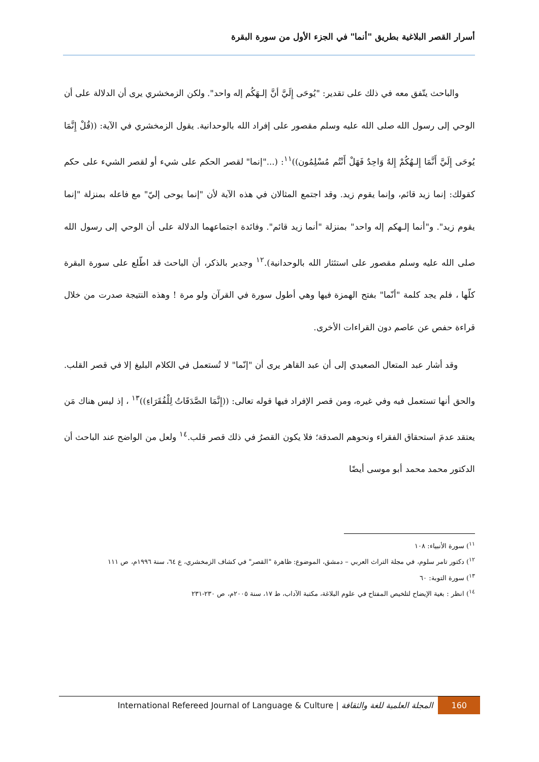أسرار القصر البلاغية بطريق "أنما" في الجزء الأول من سورة البقرة
والباحث يتّفق معه في ذلك على تقدير: "يُوحَى إِلَيَّ أنَّ إلـهَكُم إله واحد". ولكن الزمخشري يرى أن الدلالة على أن الوحي إلى رسول الله صلى الله عليه وسلم مقصور على إفراد الله بالوحدانية. يقول الزمخشري في الآية: ((قُلْ إِنَّمَا يُوحَى إِلَيَّ أَنَّمَا إِلـهُكُمْ إِلهٌ وَاحِدٌ فَهَلْ أَنْتُم مُسْلِمُون))<sup>١١</sup>: (..."إنما" لقصر الحكم على شيء أو لقصر الشيء على حكم كقولك: إنما زيد قائم، وإنما يقوم زيد. وقد اجتمع المثالان في هذه الآية لأن "إنما يوحى إليّ" مع فاعله بمنزلة "إنما يقوم زيد". و"أنما إلـهكم إله واحد" بمنزلة "أنما زيد قائم". وفائدة اجتماعهما الدلالة على أن الوحي إلى رسول الله صلى الله عليه وسلم مقصور على استئثار الله بالوحدانية).<sup>١٢</sup> وجدير بالذكر، أن الباحث قد اطّلع على سورة البقرة كلّها ، فلم يجد كلمة "أنّما" بفتح الهمزة فيها وهي أطول سورة في القرآن ولو مرة ! وهذه النتيجة صدرت من خلال قراءة حفص عن عاصم دون القراءات الأخرى.
وقد أشار عبد المتعال الصعيدي إلى أن عبد القاهر يرى أن "إنّما" لا تُستعمل في الكلام البليغ إلا في قصر القلب. والحق أنها تستعمل فيه وفي غيره، ومن قصر الإفراد فيها قوله تعالى: ((إِنَّمَا الصَّدَقَاتُ لِلْفُقَرَاءِ))<sup>١٣</sup> ، إذ ليس هناك مَن يعتقد عدمَ استحقاق الفقراء ونحوهم الصدقة؛ فلا يكون القصرُ في ذلك قصر قلب.<sup>١٤</sup> ولعل من الواضح عند الباحث أن الدكتور محمد محمد أبو موسى أيضًا
<sup>١١</sup>) سورة الأنبياء: ١٠٨
<sup>١٢</sup>) دكتور تامر سلوم، في مجلة التراث العربي – دمشق، الموضوع: ظاهرة "القصر" في كشاف الزمخشري، ع ٦٤، سنة ١٩٩٦م، ص ١١١
<sup>١٣</sup>) سورة التوبة: ٦٠
<sup>١٤</sup>) انظر : بغية الإيضاح لتلخيص المفتاح في علوم البلاغة، مكتبة الآداب، ط ١٧، سنة ٢٠٠٥م، ص ٢٣٠-٢٣١
International Refereed Journal of Language & Culture | المجلة العلمية للغة والثقافة 160